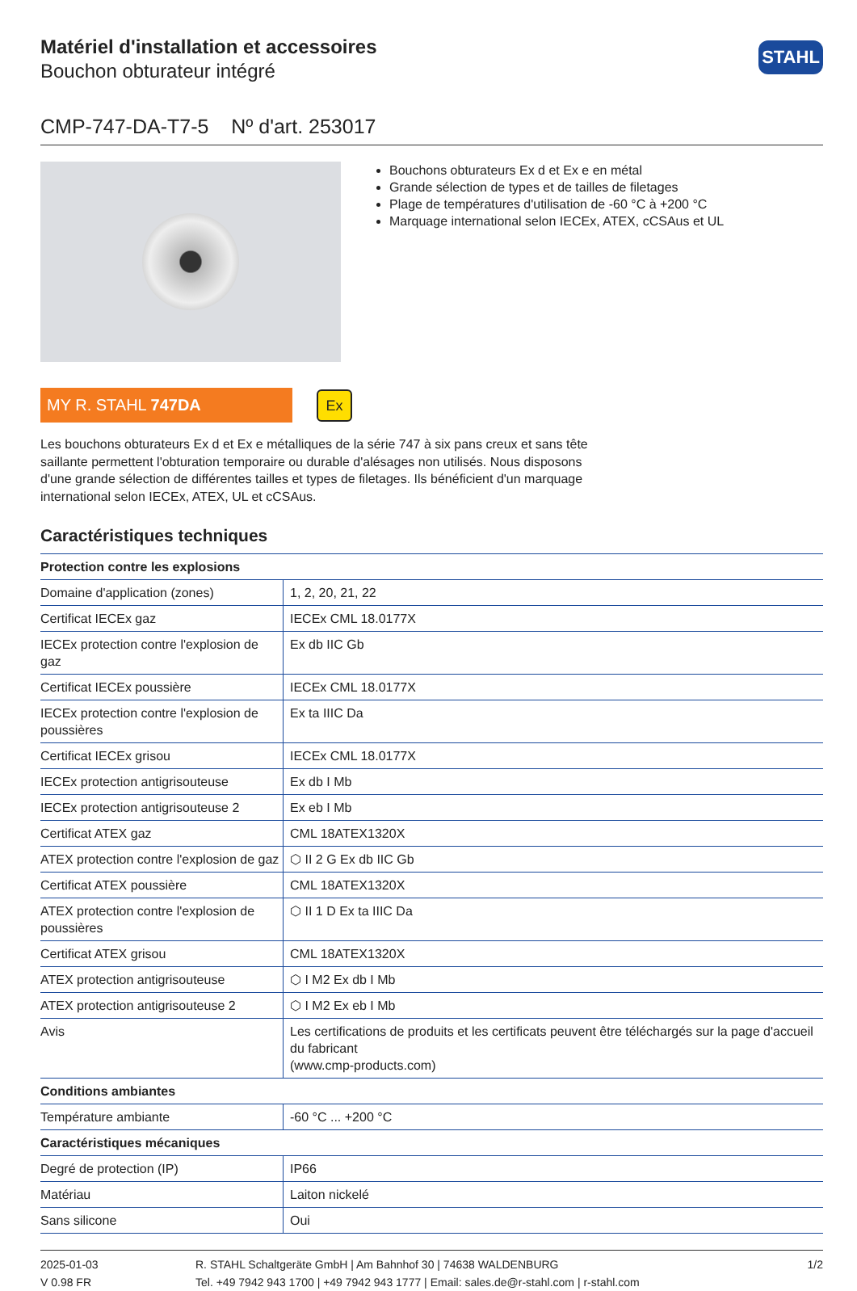Matériel d'installation et accessoires
Bouchon obturateur intégré
STAHL
CMP-747-DA-T7-5 Nº d'art. 253017
Bouchons obturateurs Ex d et Ex e en métal
Grande sélection de types et de tailles de filetages
Plage de températures d'utilisation de -60 °C à +200 °C
Marquage international selon IECEx, ATEX, cCSAus et UL
MY R. STAHL 747DA
Ex
Les bouchons obturateurs Ex d et Ex e métalliques de la série 747 à six pans creux et sans tête saillante permettent l'obturation temporaire ou durable d'alésages non utilisés. Nous disposons d'une grande sélection de différentes tailles et types de filetages. Ils bénéficient d'un marquage international selon IECEx, ATEX, UL et cCSAus.
Caractéristiques techniques
| Protection contre les explosions | |
| --- | --- |
| Domaine d'application (zones) | 1, 2, 20, 21, 22 |
| Certificat IECEx gaz | IECEx CML 18.0177X |
| IECEx protection contre l'explosion de gaz | Ex db IIC Gb |
| Certificat IECEx poussière | IECEx CML 18.0177X |
| IECEx protection contre l'explosion de poussières | Ex ta IIIC Da |
| Certificat IECEx grisou | IECEx CML 18.0177X |
| IECEx protection antigrisouteuse | Ex db I Mb |
| IECEx protection antigrisouteuse 2 | Ex eb I Mb |
| Certificat ATEX gaz | CML 18ATEX1320X |
| ATEX protection contre l'explosion de gaz | ⬡ II 2 G Ex db IIC Gb |
| Certificat ATEX poussière | CML 18ATEX1320X |
| ATEX protection contre l'explosion de poussières | ⬡ II 1 D Ex ta IIIC Da |
| Certificat ATEX grisou | CML 18ATEX1320X |
| ATEX protection antigrisouteuse | ⬡ I M2 Ex db I Mb |
| ATEX protection antigrisouteuse 2 | ⬡ I M2 Ex eb I Mb |
| Avis | Les certifications de produits et les certificats peuvent être téléchargés sur la page d'accueil du fabricant (www.cmp-products.com) |
| Conditions ambiantes | |
| Température ambiante | -60 °C ... +200 °C |
| Caractéristiques mécaniques | |
| Degré de protection (IP) | IP66 |
| Matériau | Laiton nickelé |
| Sans silicone | Oui |
2025-01-03
V 0.98 FR
R. STAHL Schaltgeräte GmbH | Am Bahnhof 30 | 74638 WALDENBURG
Tel. +49 7942 943 1700 | +49 7942 943 1777 | Email: sales.de@r-stahl.com | r-stahl.com
1/2